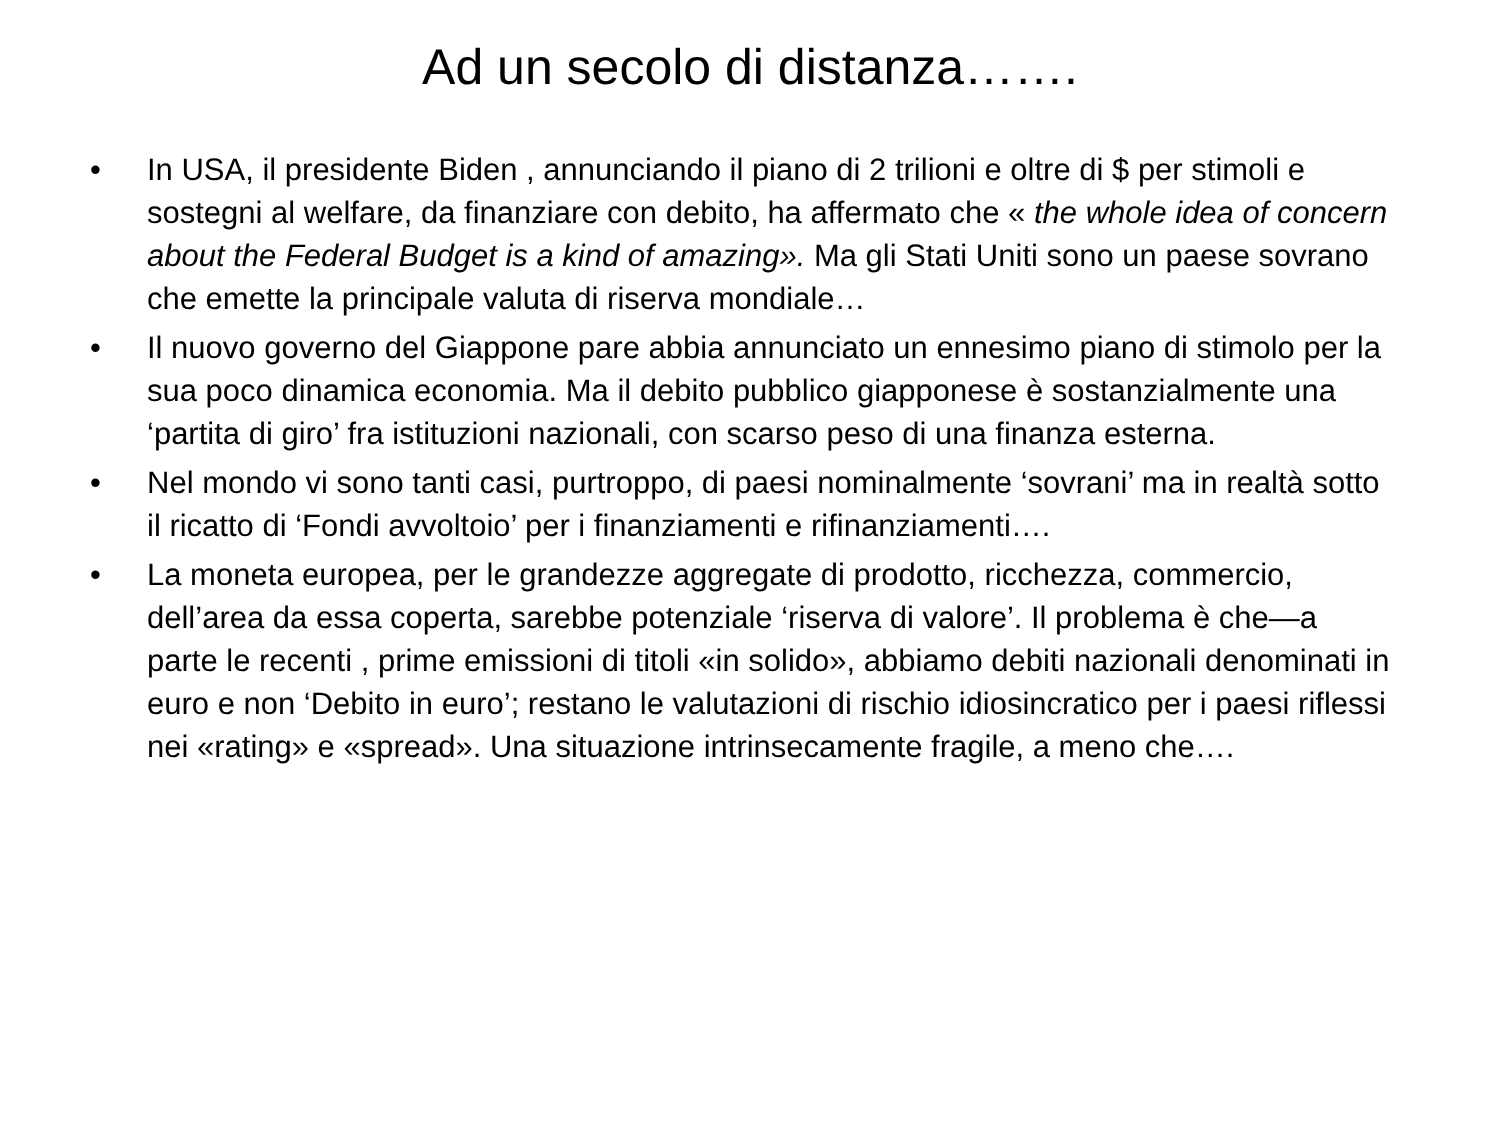Ad un secolo di distanza…….
• In USA, il presidente Biden , annunciando il piano di 2 trilioni e oltre di $ per stimoli e sostegni al welfare, da finanziare con debito, ha affermato che « the whole idea of concern about the Federal Budget is a kind of amazing». Ma gli Stati Uniti sono un paese sovrano che emette la principale valuta di riserva mondiale…
• Il nuovo governo del Giappone pare abbia annunciato un ennesimo piano di stimolo per la sua poco dinamica economia. Ma il debito pubblico giapponese è sostanzialmente una ‘partita di giro’ fra istituzioni nazionali, con scarso peso di una finanza esterna.
• Nel mondo vi sono tanti casi, purtroppo, di paesi nominalmente ‘sovrani’ ma in realtà sotto il ricatto di ‘Fondi avvoltoio’ per i finanziamenti e rifinanziamenti….
• La moneta europea, per le grandezze aggregate di prodotto, ricchezza, commercio, dell’area da essa coperta, sarebbe potenziale ‘riserva di valore’. Il problema è che—a parte le recenti , prime emissioni di titoli «in solido», abbiamo debiti nazionali denominati in euro e non ‘Debito in euro’; restano le valutazioni di rischio idiosincratico per i paesi riflessi nei «rating» e «spread». Una situazione intrinsecamente fragile, a meno che….